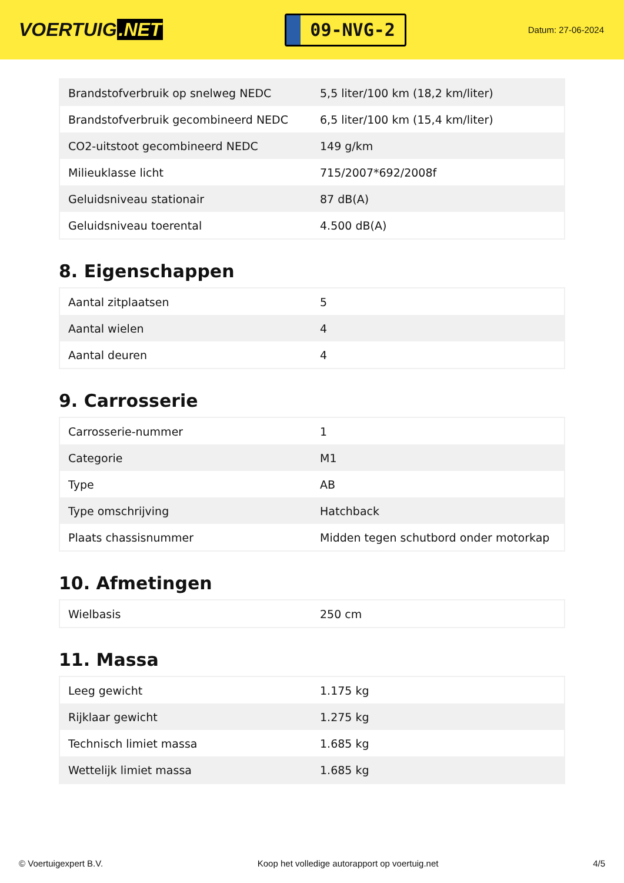VOERTUIG.NET
09-NVG-2
Datum: 27-06-2024
| Brandstofverbruik op snelweg NEDC | 5,5 liter/100 km (18,2 km/liter) |
| Brandstofverbruik gecombineerd NEDC | 6,5 liter/100 km (15,4 km/liter) |
| CO2-uitstoot gecombineerd NEDC | 149 g/km |
| Milieuklasse licht | 715/2007*692/2008f |
| Geluidsniveau stationair | 87 dB(A) |
| Geluidsniveau toerental | 4.500 dB(A) |
8. Eigenschappen
| Aantal zitplaatsen | 5 |
| Aantal wielen | 4 |
| Aantal deuren | 4 |
9. Carrosserie
| Carrosserie-nummer | 1 |
| Categorie | M1 |
| Type | AB |
| Type omschrijving | Hatchback |
| Plaats chassisnummer | Midden tegen schutbord onder motorkap |
10. Afmetingen
| Wielbasis | 250 cm |
11. Massa
| Leeg gewicht | 1.175 kg |
| Rijklaar gewicht | 1.275 kg |
| Technisch limiet massa | 1.685 kg |
| Wettelijk limiet massa | 1.685 kg |
© Voertuigexpert B.V. Koop het volledige autorapport op voertuig.net 4/5